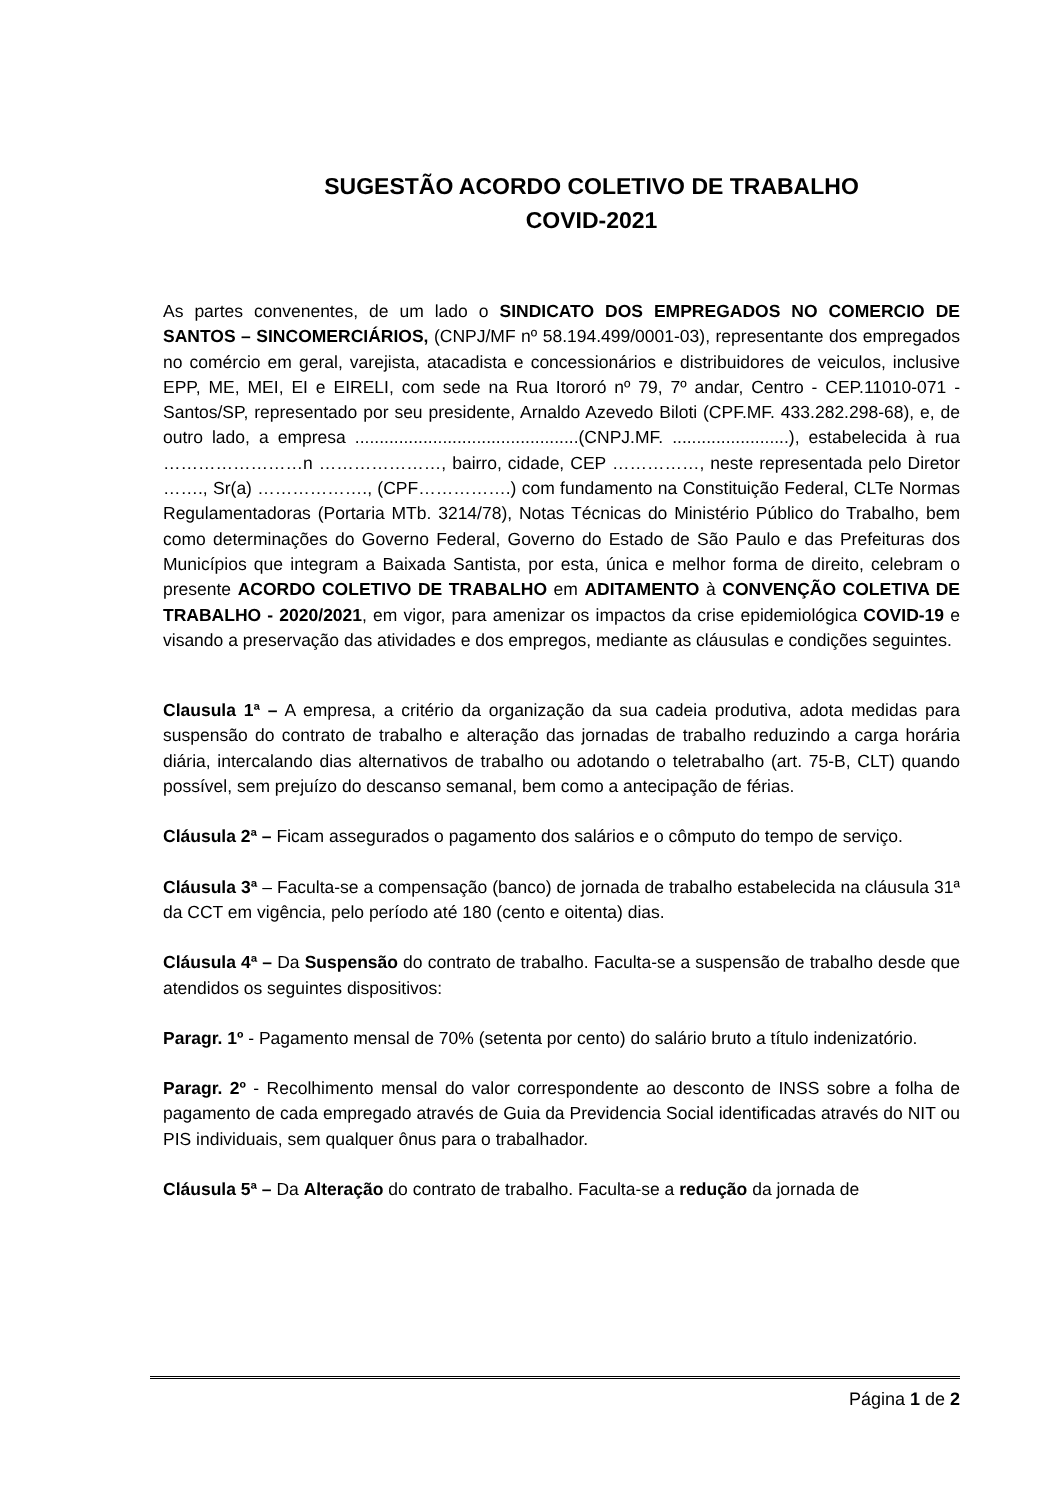SUGESTÃO ACORDO COLETIVO DE TRABALHO
COVID-2021
As partes convenentes, de um lado o SINDICATO DOS EMPREGADOS NO COMERCIO DE SANTOS – SINCOMERCIÁRIOS, (CNPJ/MF nº 58.194.499/0001-03), representante dos empregados no comércio em geral, varejista, atacadista e concessionários e distribuidores de veiculos, inclusive EPP, ME, MEI, EI e EIRELI, com sede na Rua Itororó nº 79, 7º andar, Centro - CEP.11010-071 - Santos/SP, representado por seu presidente, Arnaldo Azevedo Biloti (CPF.MF. 433.282.298-68), e, de outro lado, a empresa ..............................................(CNPJ.MF. ........................), estabelecida à rua ……………………n …………………, bairro, cidade, CEP ……………, neste representada pelo Diretor ……., Sr(a) ………………., (CPF…………….) com fundamento na Constituição Federal, CLTe Normas Regulamentadoras (Portaria MTb. 3214/78), Notas Técnicas do Ministério Público do Trabalho, bem como determinações do Governo Federal, Governo do Estado de São Paulo e das Prefeituras dos Municípios que integram a Baixada Santista, por esta, única e melhor forma de direito, celebram o presente ACORDO COLETIVO DE TRABALHO em ADITAMENTO à CONVENÇÃO COLETIVA DE TRABALHO - 2020/2021, em vigor, para amenizar os impactos da crise epidemiológica COVID-19 e visando a preservação das atividades e dos empregos, mediante as cláusulas e condições seguintes.
Clausula 1ª – A empresa, a critério da organização da sua cadeia produtiva, adota medidas para suspensão do contrato de trabalho e alteração das jornadas de trabalho reduzindo a carga horária diária, intercalando dias alternativos de trabalho ou adotando o teletrabalho (art. 75-B, CLT) quando possível, sem prejuízo do descanso semanal, bem como a antecipação de férias.
Cláusula 2ª – Ficam assegurados o pagamento dos salários e o cômputo do tempo de serviço.
Cláusula 3ª – Faculta-se a compensação (banco) de jornada de trabalho estabelecida na cláusula 31ª da CCT em vigência, pelo período até 180 (cento e oitenta) dias.
Cláusula 4ª – Da Suspensão do contrato de trabalho. Faculta-se a suspensão de trabalho desde que atendidos os seguintes dispositivos:
Paragr. 1º - Pagamento mensal de 70% (setenta por cento) do salário bruto a título indenizatório.
Paragr. 2º - Recolhimento mensal do valor correspondente ao desconto de INSS sobre a folha de pagamento de cada empregado através de Guia da Previdencia Social identificadas através do NIT ou PIS individuais, sem qualquer ônus para o trabalhador.
Cláusula 5ª – Da Alteração do contrato de trabalho. Faculta-se a redução da jornada de
Página 1 de 2